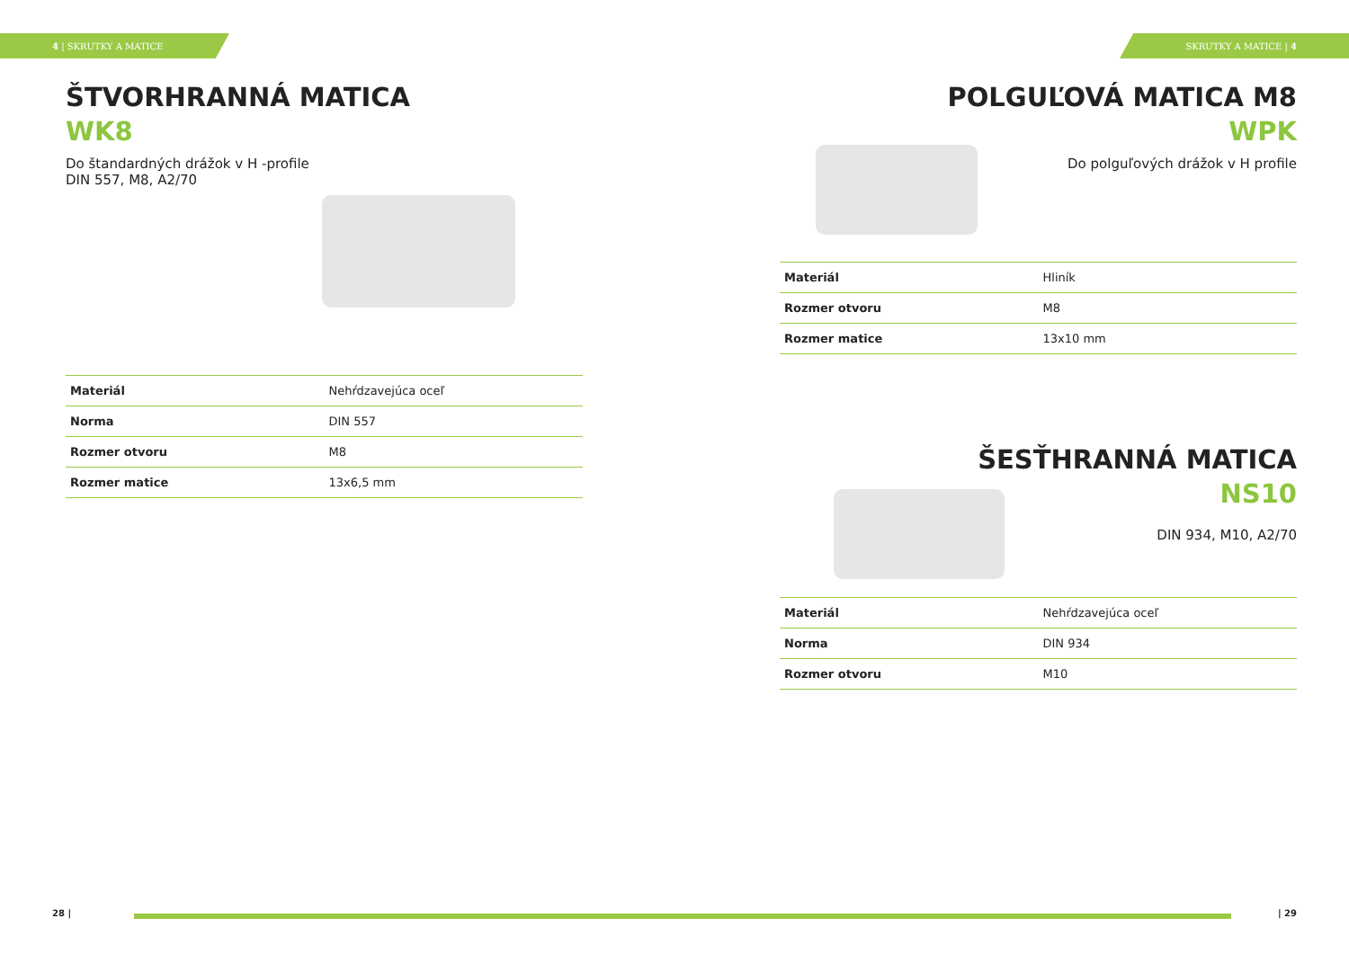4 | SKRUTKY A MATICE SKRUTKY A MATICE | 4
ŠTVORHRANNÁ MATICA
WK8
Do štandardných drážok v H -profile
DIN 557, M8, A2/70
| Materiál | Nehŕdzavejúca oceľ |
| Norma | DIN 557 |
| Rozmer otvoru | M8 |
| Rozmer matice | 13x6,5 mm |
POLGUĽOVÁ MATICA M8
WPK
Do polguľových drážok v H profile
| Materiál | Hliník |
| Rozmer otvoru | M8 |
| Rozmer matice | 13x10 mm |
ŠESŤHRANNÁ MATICA
NS10
DIN 934, M10, A2/70
| Materiál | Nehŕdzavejúca oceľ |
| Norma | DIN 934 |
| Rozmer otvoru | M10 |
28 | | 29